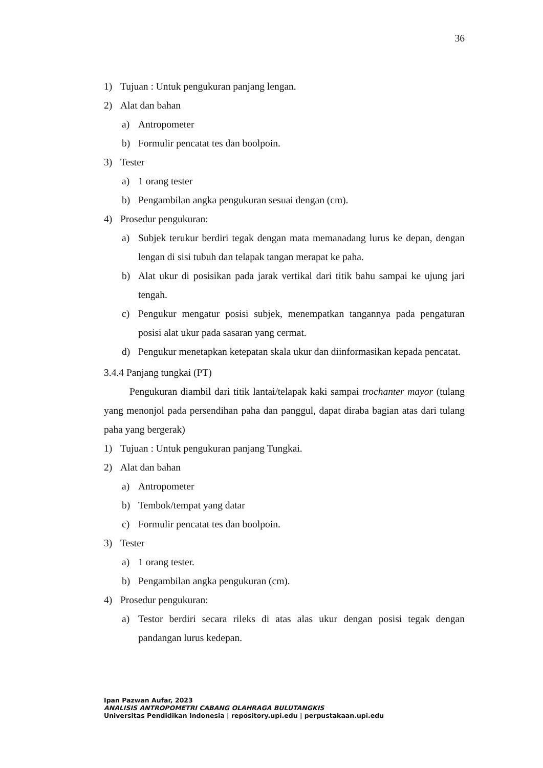36
1) Tujuan : Untuk pengukuran panjang lengan.
2) Alat dan bahan
a) Antropometer
b) Formulir pencatat tes dan boolpoin.
3) Tester
a) 1 orang tester
b) Pengambilan angka pengukuran sesuai dengan (cm).
4) Prosedur pengukuran:
a) Subjek terukur berdiri tegak dengan mata memanadang lurus ke depan, dengan lengan di sisi tubuh dan telapak tangan merapat ke paha.
b) Alat ukur di posisikan pada jarak vertikal dari titik bahu sampai ke ujung jari tengah.
c) Pengukur mengatur posisi subjek, menempatkan tangannya pada pengaturan posisi alat ukur pada sasaran yang cermat.
d) Pengukur menetapkan ketepatan skala ukur dan diinformasikan kepada pencatat.
3.4.4 Panjang tungkai (PT)
Pengukuran diambil dari titik lantai/telapak kaki sampai trochanter mayor (tulang yang menonjol pada persendihan paha dan panggul, dapat diraba bagian atas dari tulang paha yang bergerak)
1) Tujuan : Untuk pengukuran panjang Tungkai.
2) Alat dan bahan
a) Antropometer
b) Tembok/tempat yang datar
c) Formulir pencatat tes dan boolpoin.
3) Tester
a) 1 orang tester.
b) Pengambilan angka pengukuran (cm).
4) Prosedur pengukuran:
a) Testor berdiri secara rileks di atas alas ukur dengan posisi tegak dengan pandangan lurus kedepan.
Ipan Pazwan Aufar, 2023
ANALISIS ANTROPOMETRI CABANG OLAHRAGA BULUTANGKIS
Universitas Pendidikan Indonesia | repository.upi.edu | perpustakaan.upi.edu